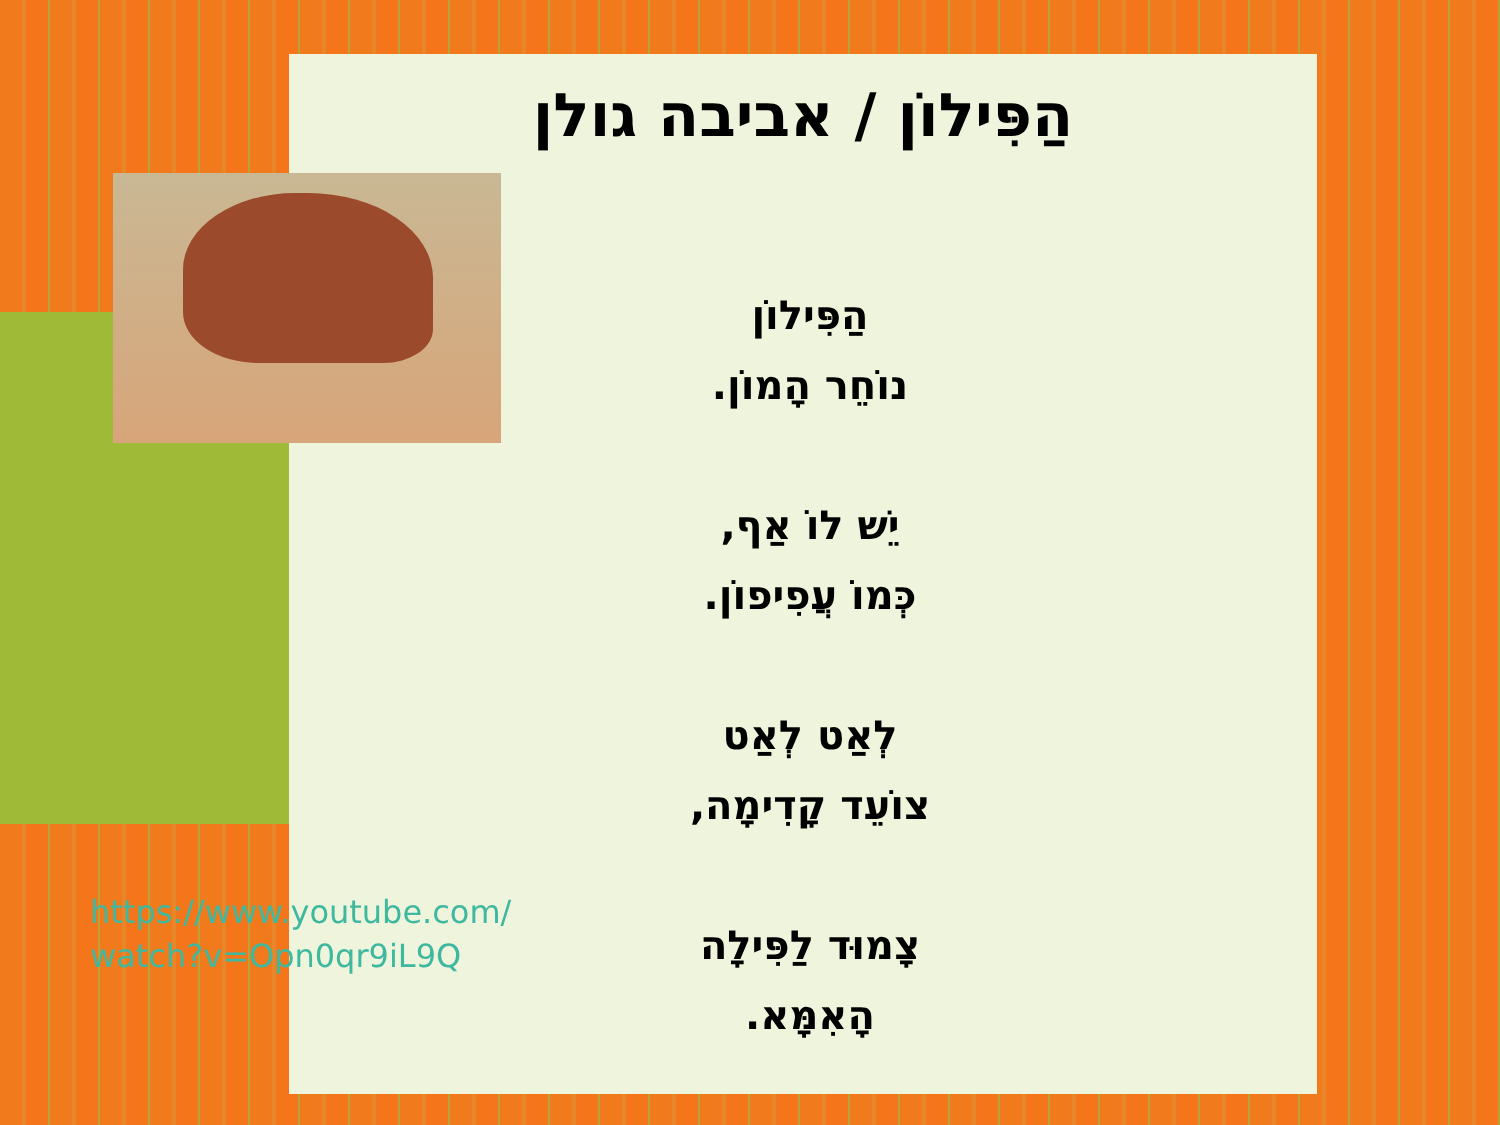הַפִּילוֹן / אביבה גולן
הַפִּילוֹן
נוֹחֵר הָמוֹן.
יֵשׁ לוֹ אַף,
כְּמוֹ עֲפִיפוֹן.
לְאַט לְאַט
צוֹעֵד קָדִימָה,
צָמוּד לַפִּילָה
הָאִמָּא.
https://www.youtube.com/watch?v=Opn0qr9iL9Q